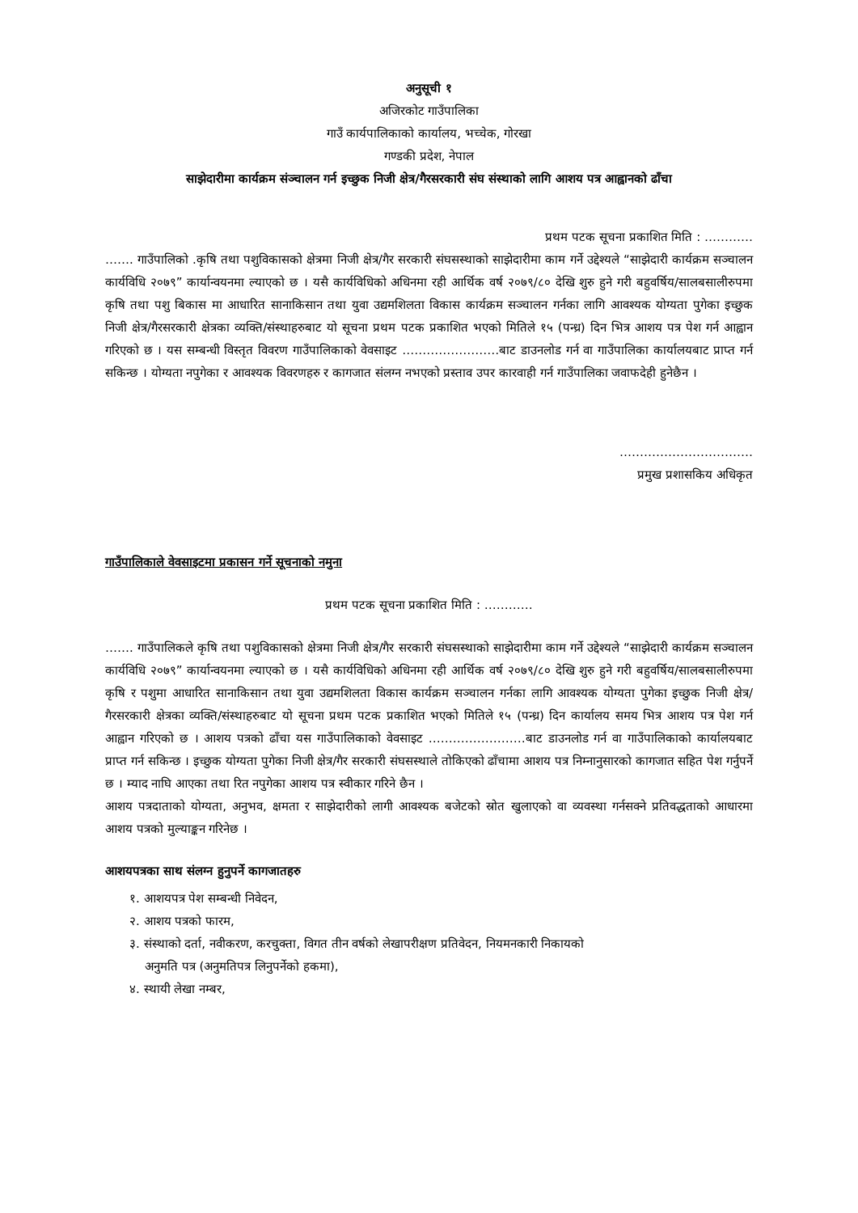अनुसूची १
अजिरकोट गाउँपालिका
गाउँ कार्यपालिकाको कार्यालय, भच्चेक, गोरखा
गण्डकी प्रदेश, नेपाल
साझेदारीमा कार्यक्रम संञ्चालन गर्न इच्छुक निजी क्षेत्र/गैरसरकारी संघ संस्थाको लागि आशय पत्र आह्वानको ढाँचा
प्रथम पटक सूचना प्रकाशित मिति : …………
……. गाउँपालिको .कृषि तथा पशुविकासको क्षेत्रमा निजी क्षेत्र/गैर सरकारी संघसस्थाको साझेदारीमा काम गर्ने उद्देश्यले “साझेदारी कार्यक्रम सञ्चालन कार्यविधि २०७९” कार्यान्वयनमा ल्याएको छ । यसै कार्यविधिको अधिनमा रही आर्थिक वर्ष २०७९/८० देखि शुरु हुने गरी बहुवर्षिय/सालबसालीरुपमा कृषि तथा पशु बिकास मा आधारित सानाकिसान तथा युवा उद्यमशिलता विकास कार्यक्रम सञ्चालन गर्नका लागि आवश्यक योग्यता पुगेका इच्छुक निजी क्षेत्र/गैरसरकारी क्षेत्रका व्यक्ति/संस्थाहरुबाट यो सूचना प्रथम पटक प्रकाशित भएको मितिले १५ (पन्ध्र) दिन भित्र आशय पत्र पेश गर्न आह्वान गरिएको छ । यस सम्बन्धी विस्तृत विवरण गाउँपालिकाको वेवसाइट ……………………बाट डाउनलोड गर्न वा गाउँपालिका कार्यालयबाट प्राप्त गर्न सकिन्छ । योग्यता नपुगेका र आवश्यक विवरणहरु र कागजात संलग्न नभएको प्रस्ताव उपर कारवाही गर्न गाउँपालिका जवाफदेही हुनेछैन ।
……………………………
प्रमुख प्रशासकिय अधिकृत
गाउँपालिकाले वेवसाइटमा प्रकासन गर्ने सूचनाको नमुना
प्रथम पटक सूचना प्रकाशित मिति : …………
……. गाउँपालिकले कृषि तथा पशुविकासको क्षेत्रमा निजी क्षेत्र/गैर सरकारी संघसस्थाको साझेदारीमा काम गर्ने उद्देश्यले “साझेदारी कार्यक्रम सञ्चालन कार्यविधि २०७९” कार्यान्वयनमा ल्याएको छ । यसै कार्यविधिको अधिनमा रही आर्थिक वर्ष २०७९/८० देखि शुरु हुने गरी बहुवर्षिय/सालबसालीरुपमा कृषि र पशुमा आधारित सानाकिसान तथा युवा उद्यमशिलता विकास कार्यक्रम सञ्चालन गर्नका लागि आवश्यक योग्यता पुगेका इच्छुक निजी क्षेत्र/गैरसरकारी क्षेत्रका व्यक्ति/संस्थाहरुबाट यो सूचना प्रथम पटक प्रकाशित भएको मितिले १५ (पन्ध्र) दिन कार्यालय समय भित्र आशय पत्र पेश गर्न आह्वान गरिएको छ । आशय पत्रको ढाँचा यस गाउँपालिकाको वेवसाइट ……………………बाट डाउनलोड गर्न वा गाउँपालिकाको कार्यालयबाट प्राप्त गर्न सकिन्छ । इच्छुक योग्यता पुगेका निजी क्षेत्र/गैर सरकारी संघसस्थाले तोकिएको ढाँचामा आशय पत्र निम्नानुसारको कागजात सहित पेश गर्नुपर्ने छ । म्याद नाघि आएका तथा रित नपुगेका आशय पत्र स्वीकार गरिने छैन ।
आशय पत्रदाताको योग्यता, अनुभव, क्षमता र साझेदारीको लागी आवश्यक बजेटको स्रोत खुलाएको वा व्यवस्था गर्नसक्ने प्रतिवद्धताको आधारमा आशय पत्रको मुल्याङ्कन गरिनेछ ।
आशयपत्रका साथ संलग्न हुनुपर्ने कागजातहरु
१. आशयपत्र पेश सम्बन्धी निवेदन,
२. आशय पत्रको फारम,
३. संस्थाको दर्ता, नवीकरण, करचुक्ता, विगत तीन वर्षको लेखापरीक्षण प्रतिवेदन, नियमनकारी निकायको
अनुमति पत्र (अनुमतिपत्र लिनुपर्नेको हकमा),
४. स्थायी लेखा नम्बर,